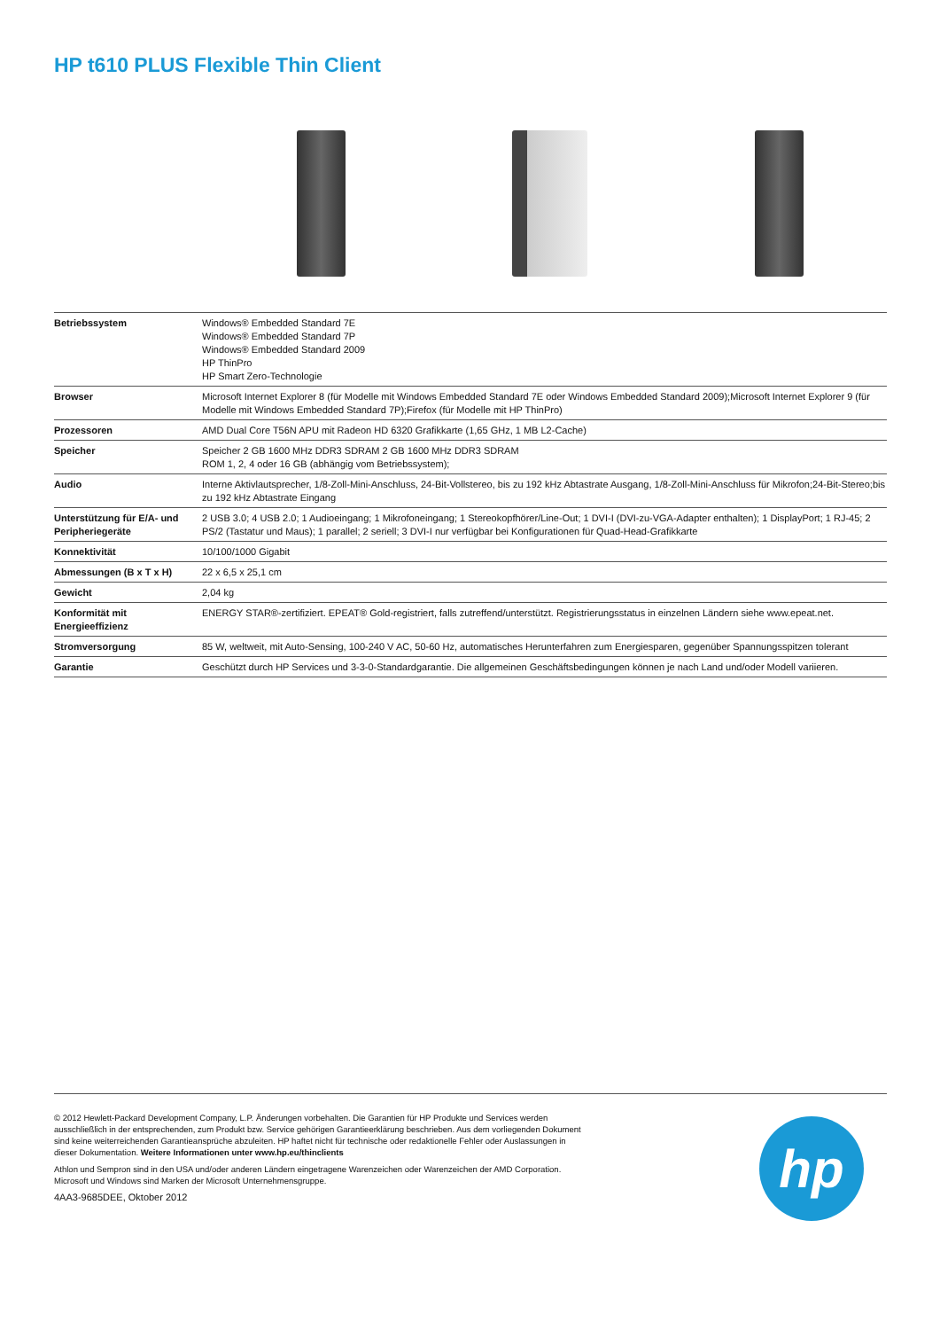HP t610 PLUS Flexible Thin Client
| Betriebssystem | Windows® Embedded Standard 7E Windows® Embedded Standard 7P Windows® Embedded Standard 2009 HP ThinPro HP Smart Zero-Technologie |
| Browser | Microsoft Internet Explorer 8 (für Modelle mit Windows Embedded Standard 7E oder Windows Embedded Standard 2009);Microsoft Internet Explorer 9 (für Modelle mit Windows Embedded Standard 7P);Firefox (für Modelle mit HP ThinPro) |
| Prozessoren | AMD Dual Core T56N APU mit Radeon HD 6320 Grafikkarte (1,65 GHz, 1 MB L2-Cache) |
| Speicher | Speicher 2 GB 1600 MHz DDR3 SDRAM 2 GB 1600 MHz DDR3 SDRAM ROM 1, 2, 4 oder 16 GB (abhängig vom Betriebssystem); |
| Audio | Interne Aktivlautsprecher, 1/8-Zoll-Mini-Anschluss, 24-Bit-Vollstereo, bis zu 192 kHz Abtastrate Ausgang, 1/8-Zoll-Mini-Anschluss für Mikrofon;24-Bit-Stereo;bis zu 192 kHz Abtastrate Eingang |
| Unterstützung für E/A- und Peripheriegeräte | 2 USB 3.0; 4 USB 2.0; 1 Audioeingang; 1 Mikrofoneingang; 1 Stereokopfhörer/Line-Out; 1 DVI-I (DVI-zu-VGA-Adapter enthalten); 1 DisplayPort; 1 RJ-45; 2 PS/2 (Tastatur und Maus); 1 parallel; 2 seriell; 3 DVI-I nur verfügbar bei Konfigurationen für Quad-Head-Grafikkarte |
| Konnektivität | 10/100/1000 Gigabit |
| Abmessungen (B x T x H) | 22 x 6,5 x 25,1 cm |
| Gewicht | 2,04 kg |
| Konformität mit Energieeffizienz | ENERGY STAR®-zertifiziert. EPEAT® Gold-registriert, falls zutreffend/unterstützt. Registrierungsstatus in einzelnen Ländern siehe www.epeat.net. |
| Stromversorgung | 85 W, weltweit, mit Auto-Sensing, 100-240 V AC, 50-60 Hz, automatisches Herunterfahren zum Energiesparen, gegenüber Spannungsspitzen tolerant |
| Garantie | Geschützt durch HP Services und 3-3-0-Standardgarantie. Die allgemeinen Geschäftsbedingungen können je nach Land und/oder Modell variieren. |
© 2012 Hewlett-Packard Development Company, L.P. Änderungen vorbehalten. Die Garantien für HP Produkte und Services werden ausschließlich in der entsprechenden, zum Produkt bzw. Service gehörigen Garantieerklärung beschrieben. Aus dem vorliegenden Dokument sind keine weiterreichenden Garantieansprüche abzuleiten. HP haftet nicht für technische oder redaktionelle Fehler oder Auslassungen in dieser Dokumentation. Weitere Informationen unter www.hp.eu/thinclients
Athlon und Sempron sind in den USA und/oder anderen Ländern eingetragene Warenzeichen oder Warenzeichen der AMD Corporation. Microsoft und Windows sind Marken der Microsoft Unternehmensgruppe.
4AA3-9685DEE, Oktober 2012
hp